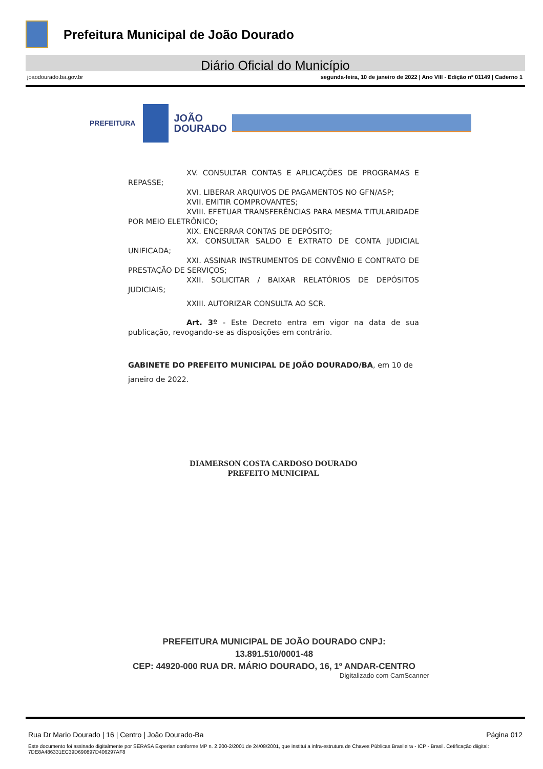Prefeitura Municipal de João Dourado
Diário Oficial do Município
joaodourado.ba.gov.br segunda-feira, 10 de janeiro de 2022 | Ano VIII - Edição nº 01149 | Caderno 1
PREFEITURA
JOÃO
DOURADO
XV. CONSULTAR CONTAS E APLICAÇÕES DE PROGRAMAS E REPASSE;
XVI. LIBERAR ARQUIVOS DE PAGAMENTOS NO GFN/ASP;
XVII. EMITIR COMPROVANTES;
XVIII. EFETUAR TRANSFERÊNCIAS PARA MESMA TITULARIDADE POR MEIO ELETRÔNICO;
XIX. ENCERRAR CONTAS DE DEPÓSITO;
XX. CONSULTAR SALDO E EXTRATO DE CONTA JUDICIAL UNIFICADA;
XXI. ASSINAR INSTRUMENTOS DE CONVÊNIO E CONTRATO DE PRESTAÇÃO DE SERVIÇOS;
XXII. SOLICITAR / BAIXAR RELATÓRIOS DE DEPÓSITOS JUDICIAIS;
XXIII. AUTORIZAR CONSULTA AO SCR.
Art. 3º - Este Decreto entra em vigor na data de sua publicação, revogando-se as disposições em contrário.
GABINETE DO PREFEITO MUNICIPAL DE JOÃO DOURADO/BA, em 10 de janeiro de 2022.
DIAMERSON COSTA CARDOSO DOURADO
PREFEITO MUNICIPAL
PREFEITURA MUNICIPAL DE JOÃO DOURADO CNPJ: 13.891.510/0001-48
CEP: 44920-000 RUA DR. MÁRIO DOURADO, 16, 1º ANDAR-CENTRO
Digitalizado com CamScanner
Rua Dr Mario Dourado | 16 | Centro | João Dourado-Ba Página 012
Este documento foi assinado digitalmente por SERASA Experian conforme MP n. 2.200-2/2001 de 24/08/2001, que institui a infra-estrutura de Chaves Públicas Brasileira - ICP - Brasil. Cetificação diigital: 7DE8A486331EC39D690897D406297AF8